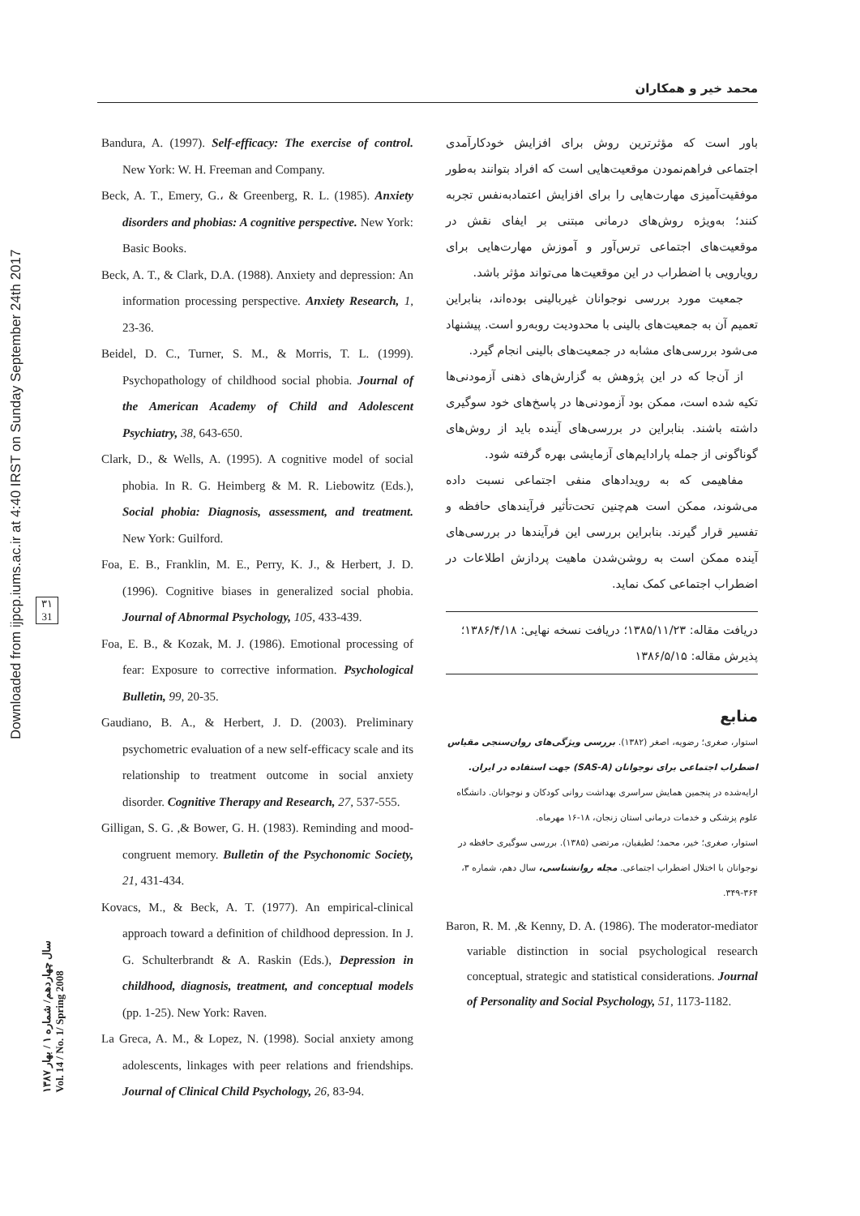محمد خیر و همکاران
Downloaded from ijpcp.iums.ac.ir at 4:40 IRST on Sunday September 24th 2017
۳۱
31
سال چهاردهم/ شماره ۱ / بهار ۱۳۸۷
Vol. 14 / No. 1/ Spring 2008
Bandura, A. (1997). Self-efficacy: The exercise of control. New York: W. H. Freeman and Company.
Beck, A. T., Emery, G.، & Greenberg, R. L. (1985). Anxiety disorders and phobias: A cognitive perspective. New York: Basic Books.
Beck, A. T., & Clark, D.A. (1988). Anxiety and depression: An information processing perspective. Anxiety Research, 1, 23-36.
Beidel, D. C., Turner, S. M., & Morris, T. L. (1999). Psychopathology of childhood social phobia. Journal of the American Academy of Child and Adolescent Psychiatry, 38, 643-650.
Clark, D., & Wells, A. (1995). A cognitive model of social phobia. In R. G. Heimberg & M. R. Liebowitz (Eds.), Social phobia: Diagnosis, assessment, and treatment. New York: Guilford.
Foa, E. B., Franklin, M. E., Perry, K. J., & Herbert, J. D. (1996). Cognitive biases in generalized social phobia. Journal of Abnormal Psychology, 105, 433-439.
Foa, E. B., & Kozak, M. J. (1986). Emotional processing of fear: Exposure to corrective information. Psychological Bulletin, 99, 20-35.
Gaudiano, B. A., & Herbert, J. D. (2003). Preliminary psychometric evaluation of a new self-efficacy scale and its relationship to treatment outcome in social anxiety disorder. Cognitive Therapy and Research, 27, 537-555.
Gilligan, S. G. ,& Bower, G. H. (1983). Reminding and mood-congruent memory. Bulletin of the Psychonomic Society, 21, 431-434.
Kovacs, M., & Beck, A. T. (1977). An empirical-clinical approach toward a definition of childhood depression. In J. G. Schulterbrandt & A. Raskin (Eds.), Depression in childhood, diagnosis, treatment, and conceptual models (pp. 1-25). New York: Raven.
La Greca, A. M., & Lopez, N. (1998). Social anxiety among adolescents, linkages with peer relations and friendships. Journal of Clinical Child Psychology, 26, 83-94.
باور است که مؤثرترین روش برای افزایش خودکارآمدی اجتماعی فراهم‌نمودن موقعیت‌هایی است که افراد بتوانند به‌طور موفقیت‌آمیزی مهارت‌هایی را برای افزایش اعتمادبه‌نفس تجربه کنند؛ به‌ویژه روش‌های درمانی مبتنی بر ایفای نقش در موقعیت‌های اجتماعی ترس‌آور و آموزش مهارت‌هایی برای رویارویی با اضطراب در این موقعیت‌ها می‌تواند مؤثر باشد.
جمعیت مورد بررسی نوجوانان غیربالینی بوده‌اند، بنابراین تعمیم آن به جمعیت‌های بالینی با محدودیت روبه‌رو است. پیشنهاد می‌شود بررسی‌های مشابه در جمعیت‌های بالینی انجام گیرد.
از آن‌جا که در این پژوهش به گزارش‌های ذهنی آزمودنی‌ها تکیه شده است، ممکن بود آزمودنی‌ها در پاسخ‌های خود سوگیری داشته باشند. بنابراین در بررسی‌های آینده باید از روش‌های گوناگونی از جمله پارادایم‌های آزمایشی بهره گرفته شود.
مفاهیمی که به رویدادهای منفی اجتماعی نسبت داده می‌شوند، ممکن است هم‌چنین تحت‌تأثیر فرآیندهای حافظه و تفسیر قرار گیرند. بنابراین بررسی این فرآیندها در بررسی‌های آینده ممکن است به روشن‌شدن ماهیت پردازش اطلاعات در اضطراب اجتماعی کمک نماید.
دریافت مقاله: ۱۳۸۵/۱۱/۲۳؛ دریافت نسخه نهایی: ۱۳۸۶/۴/۱۸؛
پذیرش مقاله: ۱۳۸۶/۵/۱۵
منابع
استوار، صغری؛ رضویه، اصغر (۱۳۸۲). بررسی ویژگی‌های روان‌سنجی مقیاس اضطراب اجتماعی برای نوجوانان (SAS-A) جهت استفاده در ایران. ارایه‌شده در پنجمین همایش سراسری بهداشت روانی کودکان و نوجوانان. دانشگاه علوم پزشکی و خدمات درمانی استان زنجان، ۱۸-۱۶ مهرماه.
استوار، صغری؛ خیر، محمد؛ لطیفیان، مرتضی (۱۳۸۵). بررسی سوگیری حافظه در نوجوانان با اختلال اضطراب اجتماعی. مجله روانشناسی، سال دهم، شماره ۳، ۳۶۴-۳۴۹.
Baron, R. M. ,& Kenny, D. A. (1986). The moderator-mediator variable distinction in social psychological research conceptual, strategic and statistical considerations. Journal of Personality and Social Psychology, 51, 1173-1182.